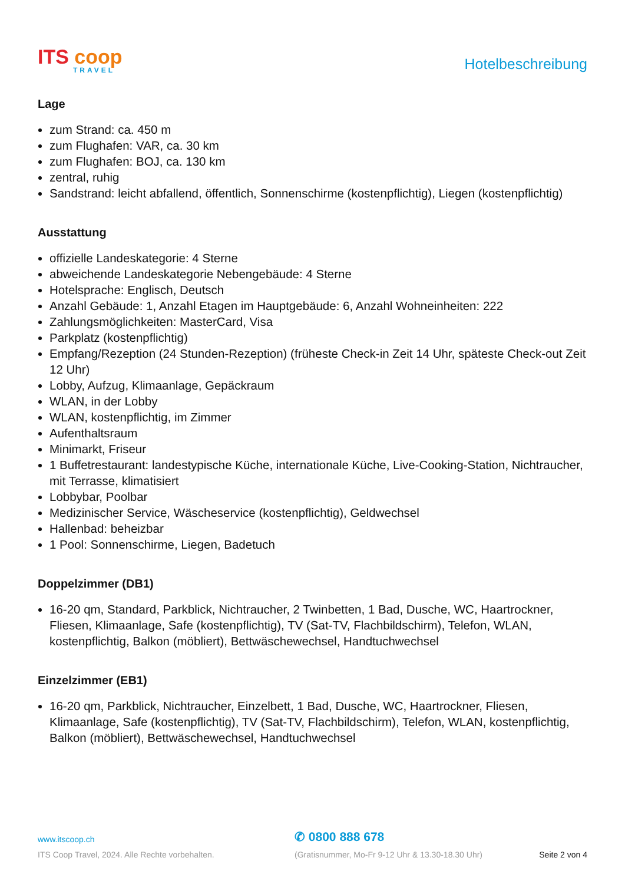ITS coop
TRAVEL
Hotelbeschreibung
Lage
zum Strand: ca. 450 m
zum Flughafen: VAR, ca. 30 km
zum Flughafen: BOJ, ca. 130 km
zentral, ruhig
Sandstrand: leicht abfallend, öffentlich, Sonnenschirme (kostenpflichtig), Liegen (kostenpflichtig)
Ausstattung
offizielle Landeskategorie: 4 Sterne
abweichende Landeskategorie Nebengebäude: 4 Sterne
Hotelsprache: Englisch, Deutsch
Anzahl Gebäude: 1, Anzahl Etagen im Hauptgebäude: 6, Anzahl Wohneinheiten: 222
Zahlungsmöglichkeiten: MasterCard, Visa
Parkplatz (kostenpflichtig)
Empfang/Rezeption (24 Stunden-Rezeption) (früheste Check-in Zeit 14 Uhr, späteste Check-out Zeit 12 Uhr)
Lobby, Aufzug, Klimaanlage, Gepäckraum
WLAN, in der Lobby
WLAN, kostenpflichtig, im Zimmer
Aufenthaltsraum
Minimarkt, Friseur
1 Buffetrestaurant: landestypische Küche, internationale Küche, Live-Cooking-Station, Nichtraucher, mit Terrasse, klimatisiert
Lobbybar, Poolbar
Medizinischer Service, Wäscheservice (kostenpflichtig), Geldwechsel
Hallenbad: beheizbar
1 Pool: Sonnenschirme, Liegen, Badetuch
Doppelzimmer (DB1)
16-20 qm, Standard, Parkblick, Nichtraucher, 2 Twinbetten, 1 Bad, Dusche, WC, Haartrockner, Fliesen, Klimaanlage, Safe (kostenpflichtig), TV (Sat-TV, Flachbildschirm), Telefon, WLAN, kostenpflichtig, Balkon (möbliert), Bettwäschewechsel, Handtuchwechsel
Einzelzimmer (EB1)
16-20 qm, Parkblick, Nichtraucher, Einzelbett, 1 Bad, Dusche, WC, Haartrockner, Fliesen, Klimaanlage, Safe (kostenpflichtig), TV (Sat-TV, Flachbildschirm), Telefon, WLAN, kostenpflichtig, Balkon (möbliert), Bettwäschewechsel, Handtuchwechsel
www.itscoop.ch
✆ 0800 888 678
ITS Coop Travel, 2024. Alle Rechte vorbehalten. (Gratisnummer, Mo-Fr 9-12 Uhr & 13.30-18.30 Uhr) Seite 2 von 4